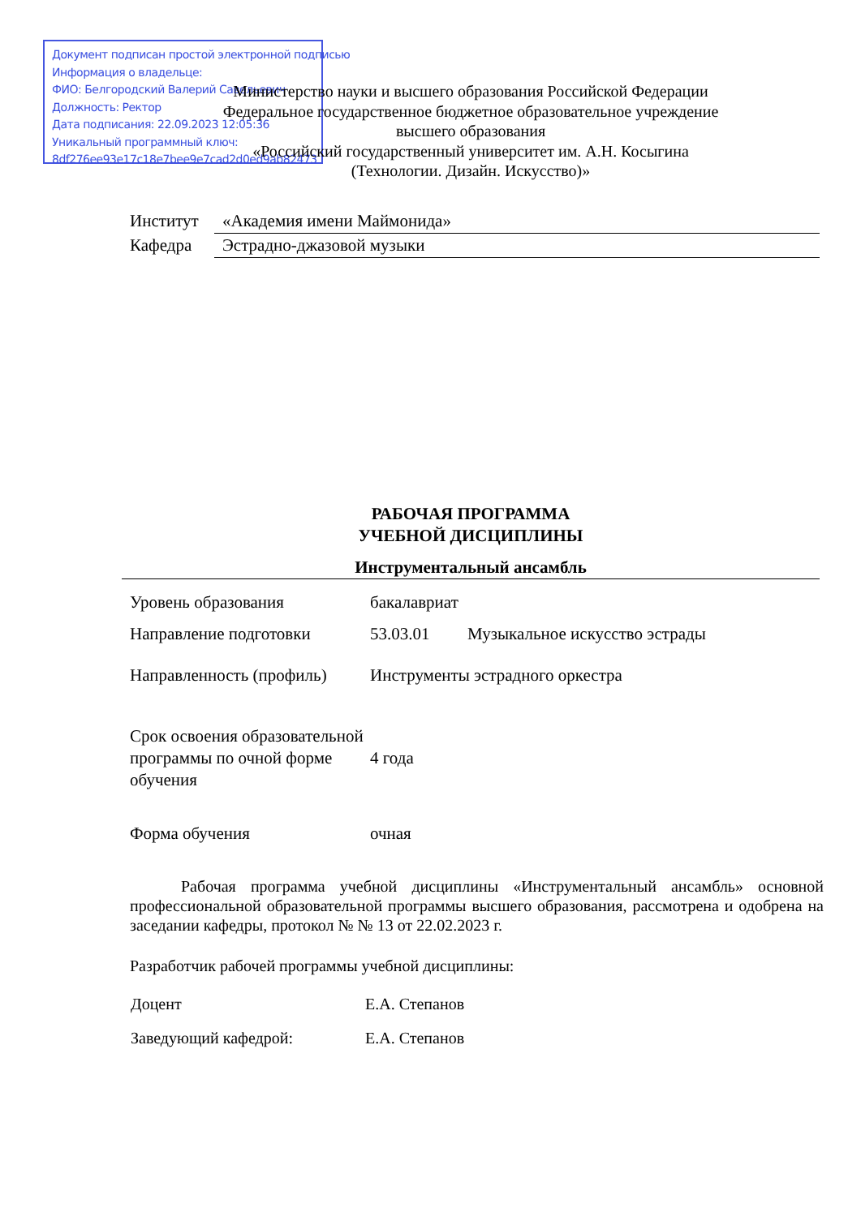Документ подписан простой электронной подписью
Информация о владельце:
ФИО: Белгородский Валерий Савельевич
Должность: Ректор
Дата подписания: 22.09.2023 12:05:36
Уникальный программный ключ:
8df276ee93e17c18e7bee9e7cad2d0ed9ab82473
Министерство науки и высшего образования Российской Федерации
Федеральное государственное бюджетное образовательное учреждение
высшего образования
«Российский государственный университет им. А.Н. Косыгина
(Технологии. Дизайн. Искусство)»
| Институт | «Академия имени Маймонида» |
| Кафедра | Эстрадно-джазовой музыки |
РАБОЧАЯ ПРОГРАММА
УЧЕБНОЙ ДИСЦИПЛИНЫ
Инструментальный ансамбль
| Уровень образования | бакалавриат | |
| Направление подготовки | 53.03.01 | Музыкальное искусство эстрады |
| Направленность (профиль) | Инструменты эстрадного оркестра | |
| Срок освоения образовательной программы по очной форме обучения | 4 года | |
| Форма обучения | очная | |
Рабочая программа учебной дисциплины «Инструментальный ансамбль» основной профессиональной образовательной программы высшего образования, рассмотрена и одобрена на заседании кафедры, протокол № № 13 от 22.02.2023 г.
Разработчик рабочей программы учебной дисциплины:
| Доцент | Е.А. Степанов |
| Заведующий кафедрой: | Е.А. Степанов |